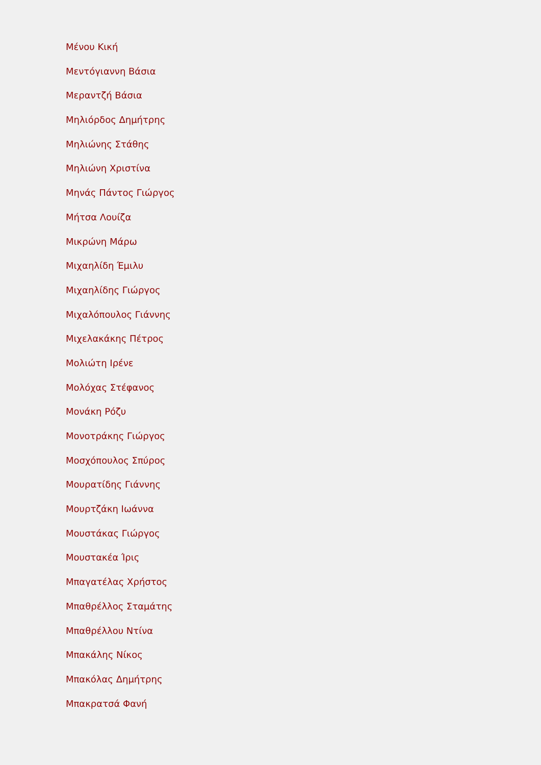Μένου Κική
Μεντόγιαννη Βάσια
Μεραντζή Βάσια
Μηλιόρδος Δημήτρης
Μηλιώνης Στάθης
Μηλιώνη Χριστίνα
Μηνάς Πάντος Γιώργος
Μήτσα Λουίζα
Μικρώνη Μάρω
Μιχαηλίδη Έμιλυ
Μιχαηλίδης Γιώργος
Μιχαλόπουλος Γιάννης
Μιχελακάκης Πέτρος
Μολιώτη Ιρένε
Μολόχας Στέφανος
Μονάκη Ρόζυ
Μονοτράκης Γιώργος
Μοσχόπουλος Σπύρος
Μουρατίδης Γιάννης
Μουρτζάκη Ιωάννα
Μουστάκας Γιώργος
Μουστακέα Ίρις
Μπαγατέλας Χρήστος
Μπαθρέλλος Σταμάτης
Μπαθρέλλου Ντίνα
Μπακάλης Νίκος
Μπακόλας Δημήτρης
Μπακρατσά Φανή